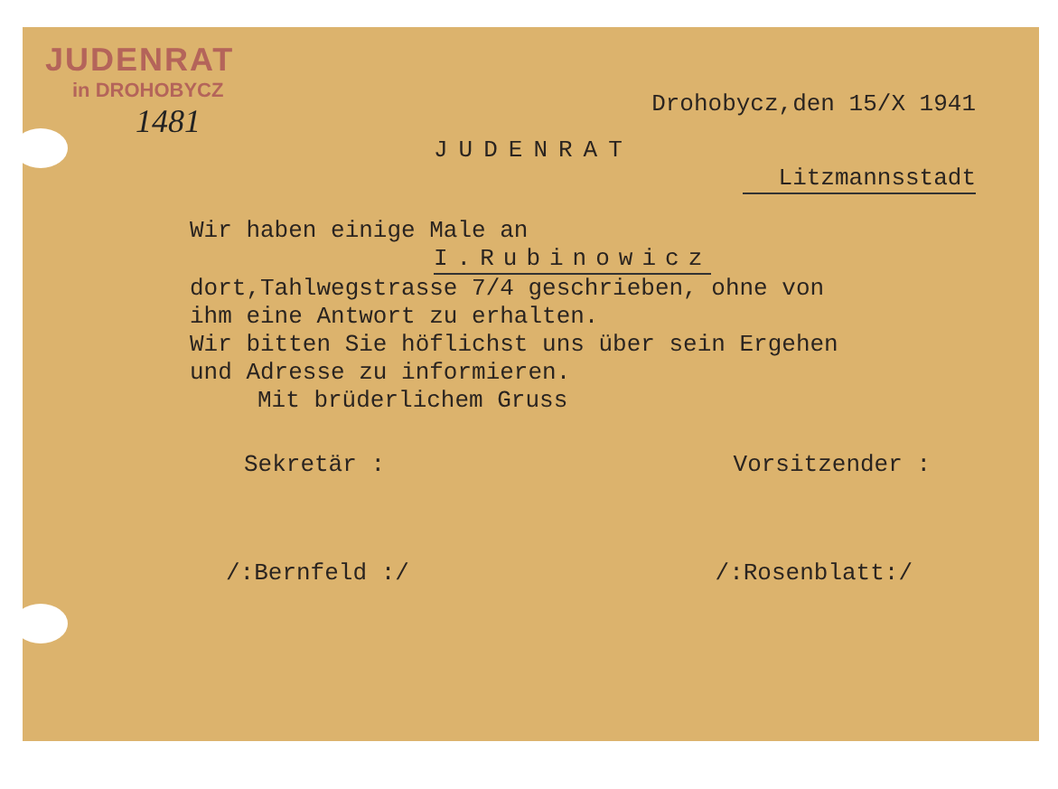JUDENRAT
in DROHOBYCZ
1481
Drohobycz,den 15/X 1941
JUDENRAT
Litzmannsstadt
Wir haben einige Male an
I.Rubinowicz
dort,Tahlwegstrasse 7/4 geschrieben, ohne von
ihm eine Antwort zu erhalten.
Wir bitten Sie höflichst uns über sein Ergehen
und Adresse zu informieren.
Mit brüderlichem Gruss
Sekretär : Vorsitzender :
/:Bernfeld :/ /:Rosenblatt:/